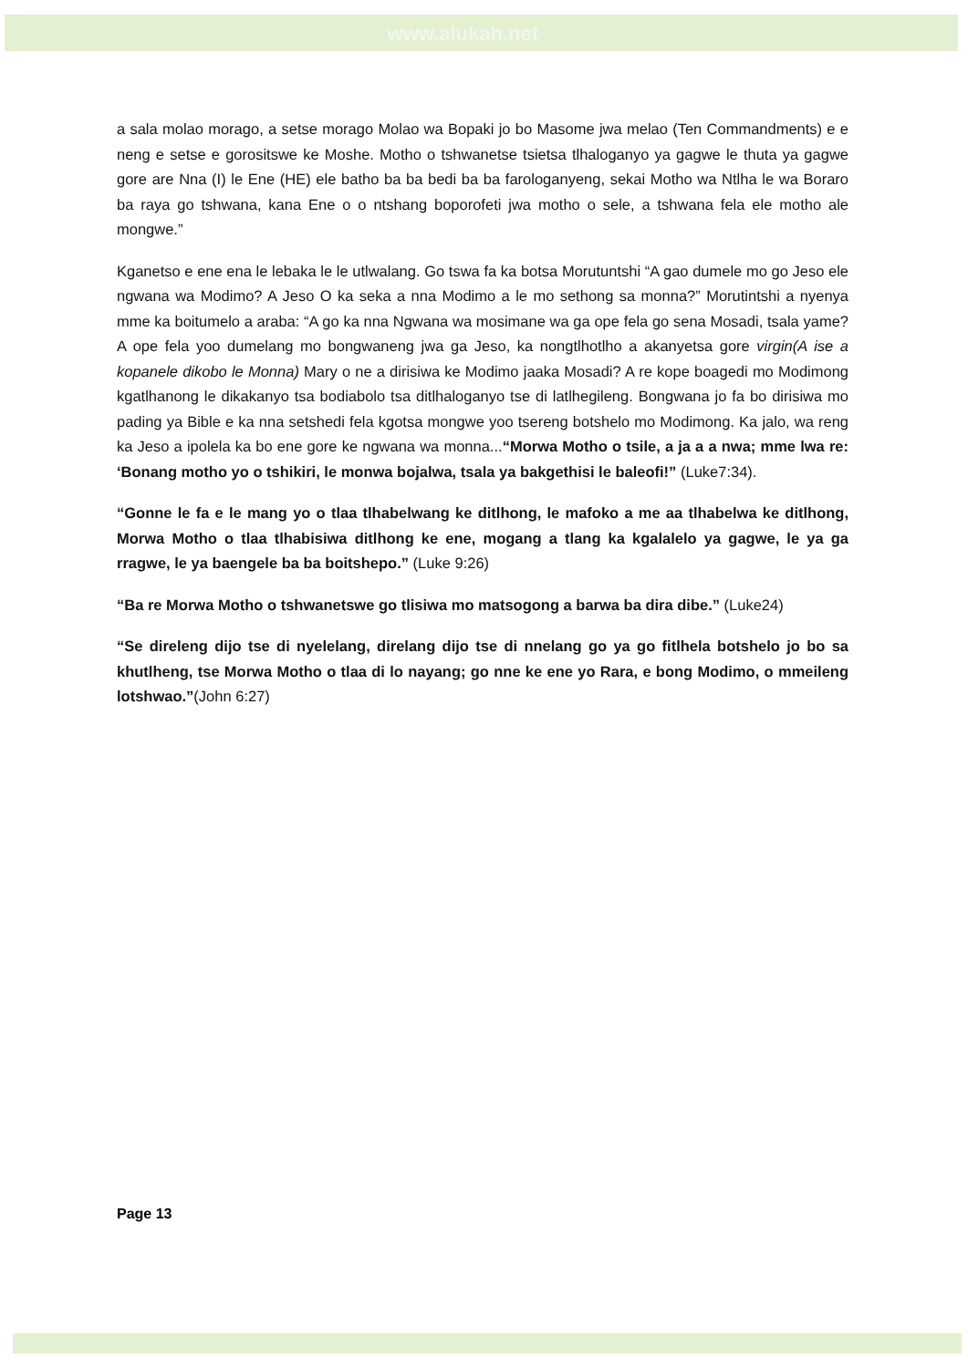www.alukah.net
a sala molao morago, a setse morago Molao wa Bopaki jo bo Masome jwa melao (Ten Commandments) e e neng e setse e gorositswe ke Moshe. Motho o tshwanetse tsietsa tlhaloganyo ya gagwe le thuta ya gagwe gore are Nna (I) le Ene (HE) ele batho ba ba bedi ba ba farologanyeng, sekai Motho wa Ntlha le wa Boraro ba raya go tshwana, kana Ene o o ntshang boporofeti jwa motho o sele, a tshwana fela ele motho ale mongwe.”
Kganetso e ene ena le lebaka le le utlwalang. Go tswa fa ka botsa Morutuntshi “A gao dumele mo go Jeso ele ngwana wa Modimo? A Jeso O ka seka a nna Modimo a le mo sethong sa monna?” Morutintshi a nyenya mme ka boitumelo a araba: “A go ka nna Ngwana wa mosimane wa ga ope fela go sena Mosadi, tsala yame? A ope fela yoo dumelang mo bongwaneng jwa ga Jeso, ka nongtlhotlho a akanyetsa gore virgin(A ise a kopanele dikobo le Monna) Mary o ne a dirisiwa ke Modimo jaaka Mosadi? A re kope boagedi mo Modimong kgatlhanong le dikakanyo tsa bodiabolo tsa ditlhaloganyo tse di latlhegileng. Bongwana jo fa bo dirisiwa mo pading ya Bible e ka nna setshedi fela kgotsa mongwe yoo tsereng botshelo mo Modimong. Ka jalo, wa reng ka Jeso a ipolela ka bo ene gore ke ngwana wa monna...“Morwa Motho o tsile, a ja a a nwa; mme lwa re: ‘Bonang motho yo o tshikiri, le monwa bojalwa, tsala ya bakgethisi le baleofi!” (Luke7:34).
“Gonne le fa e le mang yo o tlaa tlhabelwang ke ditlhong, le mafoko a me aa tlhabelwa ke ditlhong, Morwa Motho o tlaa tlhabisiwa ditlhong ke ene, mogang a tlang ka kgalalelo ya gagwe, le ya ga rragwe, le ya baengele ba ba boitshepo.” (Luke 9:26)
“Ba re Morwa Motho o tshwanetswe go tlisiwa mo matsogong a barwa ba dira dibe.” (Luke24)
“Se direleng dijo tse di nyelelang, direlang dijo tse di nnelang go ya go fitlhela botshelo jo bo sa khutlheng, tse Morwa Motho o tlaa di lo nayang; go nne ke ene yo Rara, e bong Modimo, o mmeileng lotshwao.”(John 6:27)
Page 13